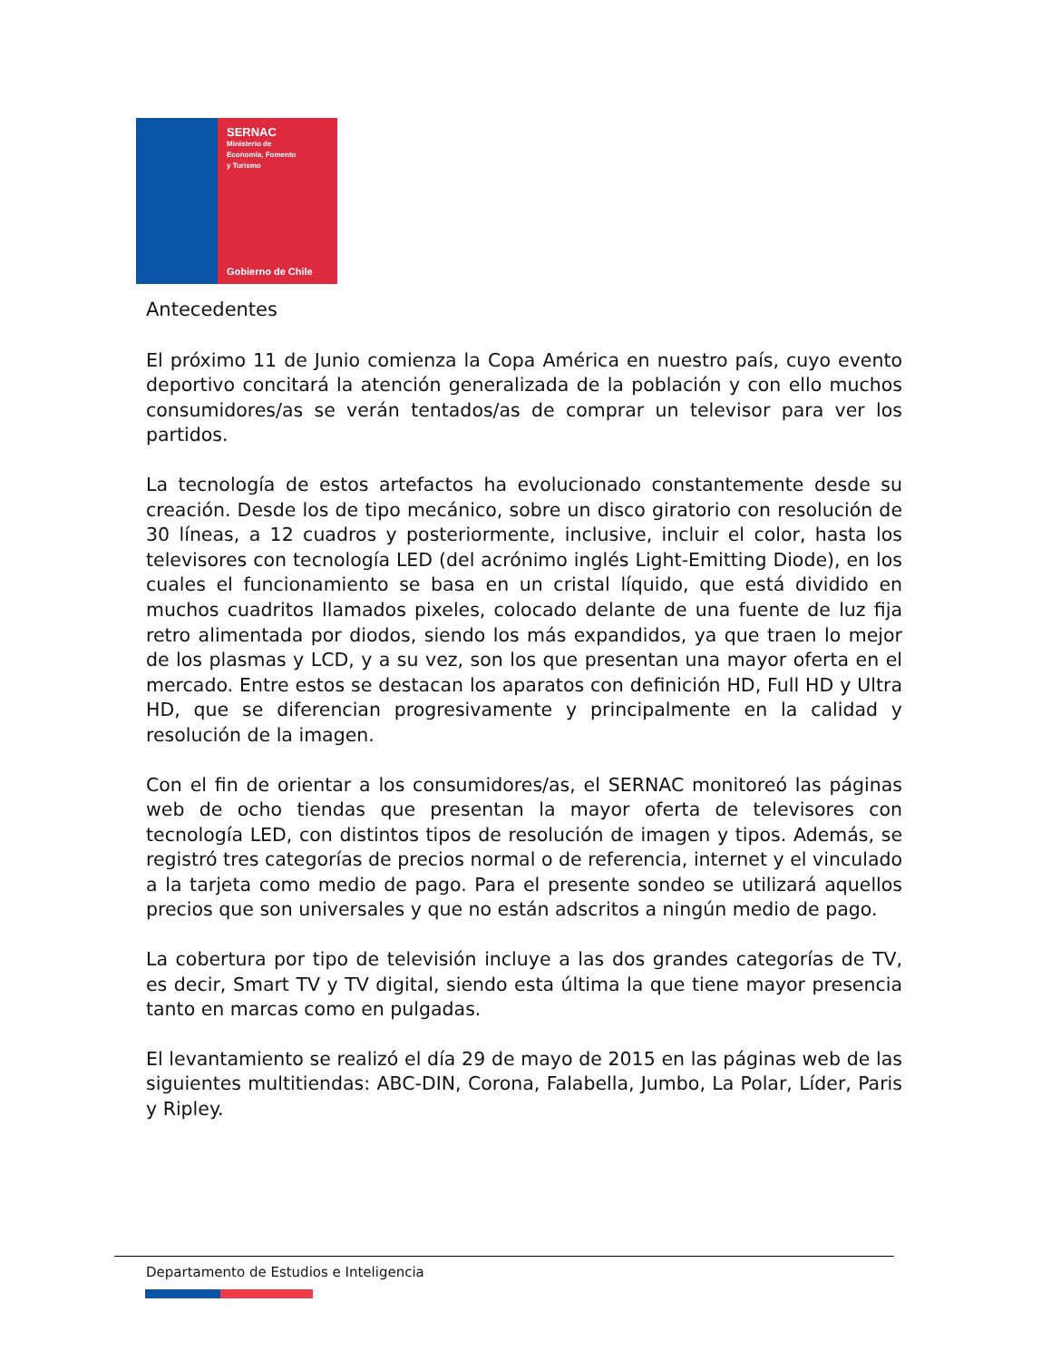SERNAC
Ministerio de
Economía, Fomento
y Turismo
Gobierno de Chile
Antecedentes
El próximo 11 de Junio comienza la Copa América en nuestro país, cuyo evento deportivo concitará la atención generalizada de la población y con ello muchos consumidores/as se verán tentados/as de comprar un televisor para ver los partidos.
La tecnología de estos artefactos ha evolucionado constantemente desde su creación. Desde los de tipo mecánico, sobre un disco giratorio con resolución de 30 líneas, a 12 cuadros y posteriormente, inclusive, incluir el color, hasta los televisores con tecnología LED (del acrónimo inglés Light-Emitting Diode), en los cuales el funcionamiento se basa en un cristal líquido, que está dividido en muchos cuadritos llamados pixeles, colocado delante de una fuente de luz fija retro alimentada por diodos, siendo los más expandidos, ya que traen lo mejor de los plasmas y LCD, y a su vez, son los que presentan una mayor oferta en el mercado. Entre estos se destacan los aparatos con definición HD, Full HD y Ultra HD, que se diferencian progresivamente y principalmente en la calidad y resolución de la imagen.
Con el fin de orientar a los consumidores/as, el SERNAC monitoreó las páginas web de ocho tiendas que presentan la mayor oferta de televisores con tecnología LED, con distintos tipos de resolución de imagen y tipos. Además, se registró tres categorías de precios normal o de referencia, internet y el vinculado a la tarjeta como medio de pago. Para el presente sondeo se utilizará aquellos precios que son universales y que no están adscritos a ningún medio de pago.
La cobertura por tipo de televisión incluye a las dos grandes categorías de TV, es decir, Smart TV y TV digital, siendo esta última la que tiene mayor presencia tanto en marcas como en pulgadas.
El levantamiento se realizó el día 29 de mayo de 2015 en las páginas web de las siguientes multitiendas: ABC-DIN, Corona, Falabella, Jumbo, La Polar, Líder, Paris y Ripley.
Departamento de Estudios e Inteligencia